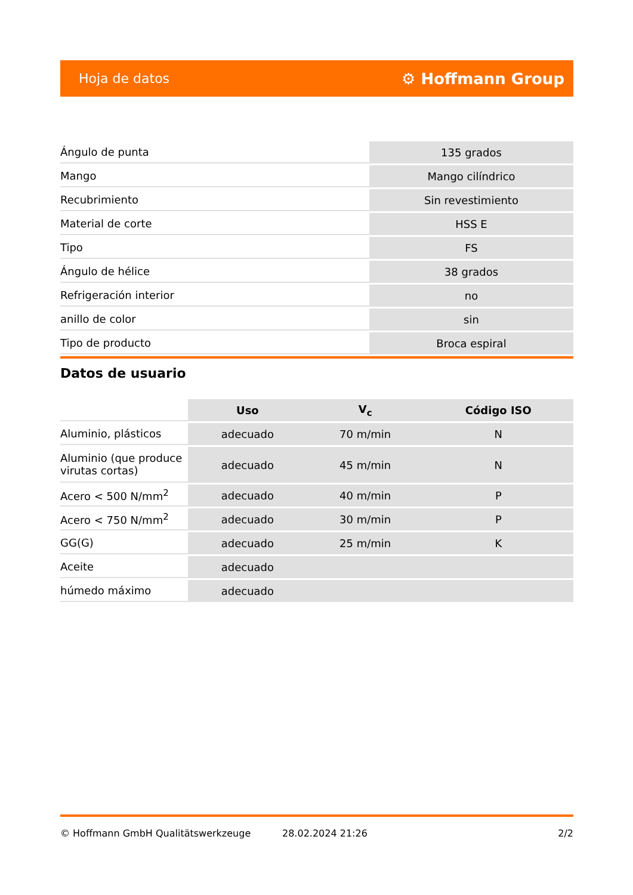Hoja de datos ⚙ Hoffmann Group
| Ángulo de punta | 135 grados |
| Mango | Mango cilíndrico |
| Recubrimiento | Sin revestimiento |
| Material de corte | HSS E |
| Tipo | FS |
| Ángulo de hélice | 38 grados |
| Refrigeración interior | no |
| anillo de color | sin |
| Tipo de producto | Broca espiral |
Datos de usuario
| | Uso | V<sub>c</sub> | Código ISO |
| --- | --- | --- | --- |
| Aluminio, plásticos | adecuado | 70 m/min | N |
| Aluminio (que produce virutas cortas) | adecuado | 45 m/min | N |
| Acero < 500 N/mm<sup>2</sup> | adecuado | 40 m/min | P |
| Acero < 750 N/mm<sup>2</sup> | adecuado | 30 m/min | P |
| GG(G) | adecuado | 25 m/min | K |
| Aceite | adecuado | | |
| húmedo máximo | adecuado | | |
© Hoffmann GmbH Qualitätswerkzeuge 28.02.2024 21:26 2/2